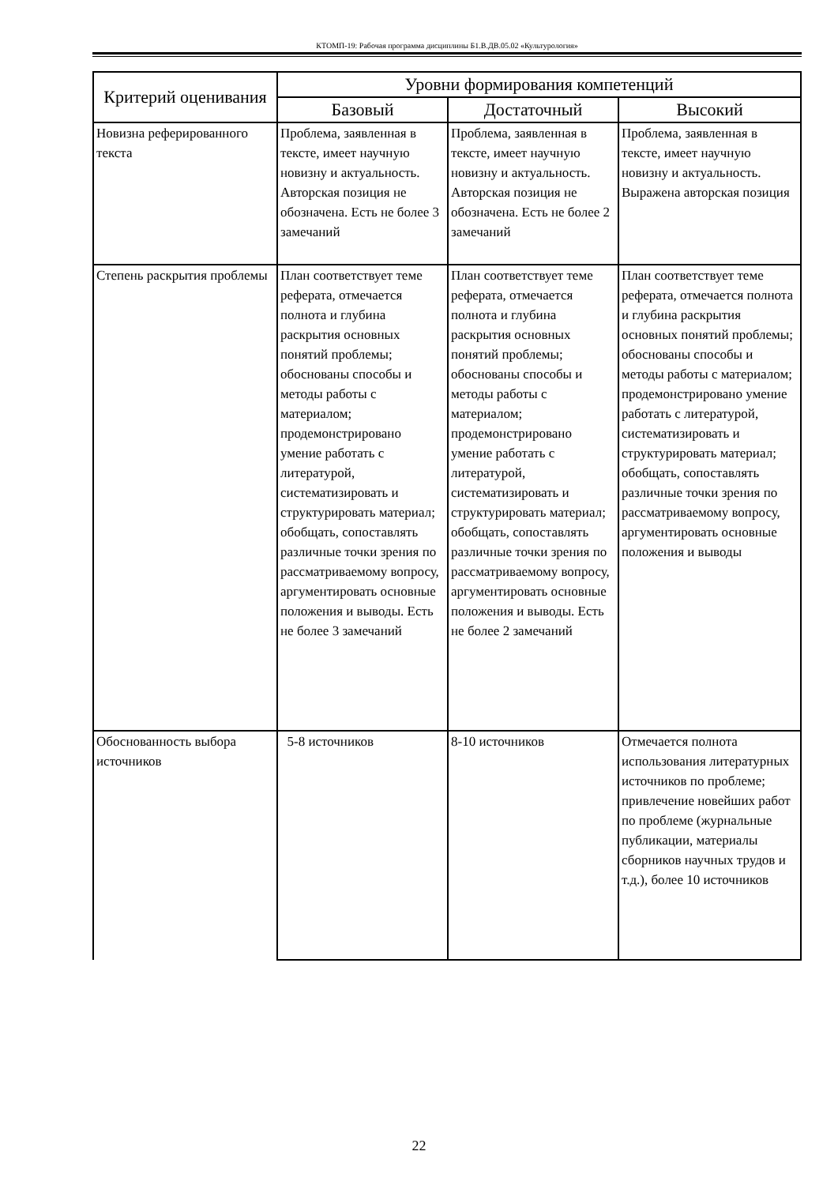КТОМП-19: Рабочая программа дисциплины Б1.В.ДВ.05.02 «Культурология»
| Критерий оценивания | Уровни формирования компетенций | | |
| --- | --- | --- | --- |
| | Базовый | Достаточный | Высокий |
| Новизна реферированного текста | Проблема, заявленная в тексте, имеет научную новизну и актуальность. Авторская позиция не обозначена. Есть не более 3 замечаний | Проблема, заявленная в тексте, имеет научную новизну и актуальность. Авторская позиция не обозначена. Есть не более 2 замечаний | Проблема, заявленная в тексте, имеет научную новизну и актуальность. Выражена авторская позиция |
| Степень раскрытия проблемы | План соответствует теме реферата, отмечается полнота и глубина раскрытия основных понятий проблемы; обоснованы способы и методы работы с материалом; продемонстрировано умение работать с литературой, систематизировать и структурировать материал; обобщать, сопоставлять различные точки зрения по рассматриваемому вопросу, аргументировать основные положения и выводы. Есть не более 3 замечаний | План соответствует теме реферата, отмечается полнота и глубина раскрытия основных понятий проблемы; обоснованы способы и методы работы с материалом; продемонстрировано умение работать с литературой, систематизировать и структурировать материал; обобщать, сопоставлять различные точки зрения по рассматриваемому вопросу, аргументировать основные положения и выводы. Есть не более 2 замечаний | План соответствует теме реферата, отмечается полнота и глубина раскрытия основных понятий проблемы; обоснованы способы и методы работы с материалом; продемонстрировано умение работать с литературой, систематизировать и структурировать материал; обобщать, сопоставлять различные точки зрения по рассматриваемому вопросу, аргументировать основные положения и выводы |
| Обоснованность выбора источников | 5-8 источников | 8-10 источников | Отмечается полнота использования литературных источников по проблеме; привлечение новейших работ по проблеме (журнальные публикации, материалы сборников научных трудов и т.д.), более 10 источников |
22